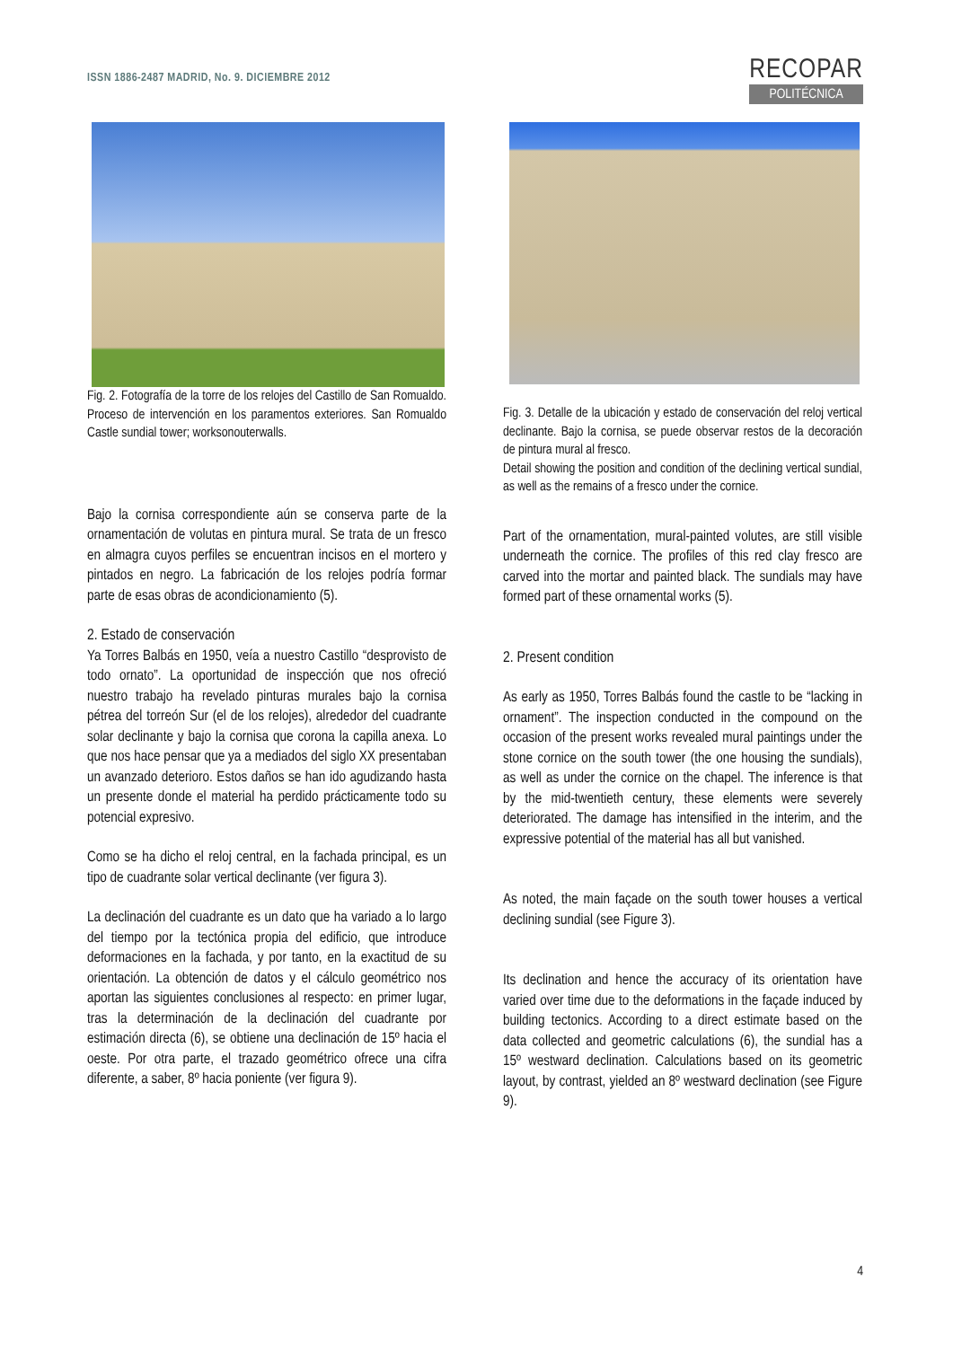ISSN 1886-2487 MADRID, No. 9. DICIEMBRE 2012
RECOPAR
POLITÉCNICA
Fig. 2. Fotografía de la torre de los relojes del Castillo de San Romualdo. Proceso de intervención en los paramentos exteriores. San Romualdo Castle sundial tower; worksonouterwalls.
Bajo la cornisa correspondiente aún se conserva parte de la ornamentación de volutas en pintura mural. Se trata de un fresco en almagra cuyos perfiles se encuentran incisos en el mortero y pintados en negro. La fabricación de los relojes podría formar parte de esas obras de acondicionamiento (5).
2. Estado de conservación
Ya Torres Balbás en 1950, veía a nuestro Castillo “desprovisto de todo ornato”. La oportunidad de inspección que nos ofreció nuestro trabajo ha revelado pinturas murales bajo la cornisa pétrea del torreón Sur (el de los relojes), alrededor del cuadrante solar declinante y bajo la cornisa que corona la capilla anexa. Lo que nos hace pensar que ya a mediados del siglo XX presentaban un avanzado deterioro. Estos daños se han ido agudizando hasta un presente donde el material ha perdido prácticamente todo su potencial expresivo.
Como se ha dicho el reloj central, en la fachada principal, es un tipo de cuadrante solar vertical declinante (ver figura 3).
La declinación del cuadrante es un dato que ha variado a lo largo del tiempo por la tectónica propia del edificio, que introduce deformaciones en la fachada, y por tanto, en la exactitud de su orientación. La obtención de datos y el cálculo geométrico nos aportan las siguientes conclusiones al respecto: en primer lugar, tras la determinación de la declinación del cuadrante por estimación directa (6), se obtiene una declinación de 15º hacia el oeste. Por otra parte, el trazado geométrico ofrece una cifra diferente, a saber, 8º hacia poniente (ver figura 9).
Fig. 3. Detalle de la ubicación y estado de conservación del reloj vertical declinante. Bajo la cornisa, se puede observar restos de la decoración de pintura mural al fresco.
Detail showing the position and condition of the declining vertical sundial, as well as the remains of a fresco under the cornice.
Part of the ornamentation, mural-painted volutes, are still visible underneath the cornice. The profiles of this red clay fresco are carved into the mortar and painted black. The sundials may have formed part of these ornamental works (5).
2. Present condition
As early as 1950, Torres Balbás found the castle to be “lacking in ornament”. The inspection conducted in the compound on the occasion of the present works revealed mural paintings under the stone cornice on the south tower (the one housing the sundials), as well as under the cornice on the chapel. The inference is that by the mid-twentieth century, these elements were severely deteriorated. The damage has intensified in the interim, and the expressive potential of the material has all but vanished.
As noted, the main façade on the south tower houses a vertical declining sundial (see Figure 3).
Its declination and hence the accuracy of its orientation have varied over time due to the deformations in the façade induced by building tectonics. According to a direct estimate based on the data collected and geometric calculations (6), the sundial has a 15º westward declination. Calculations based on its geometric layout, by contrast, yielded an 8º westward declination (see Figure 9).
4